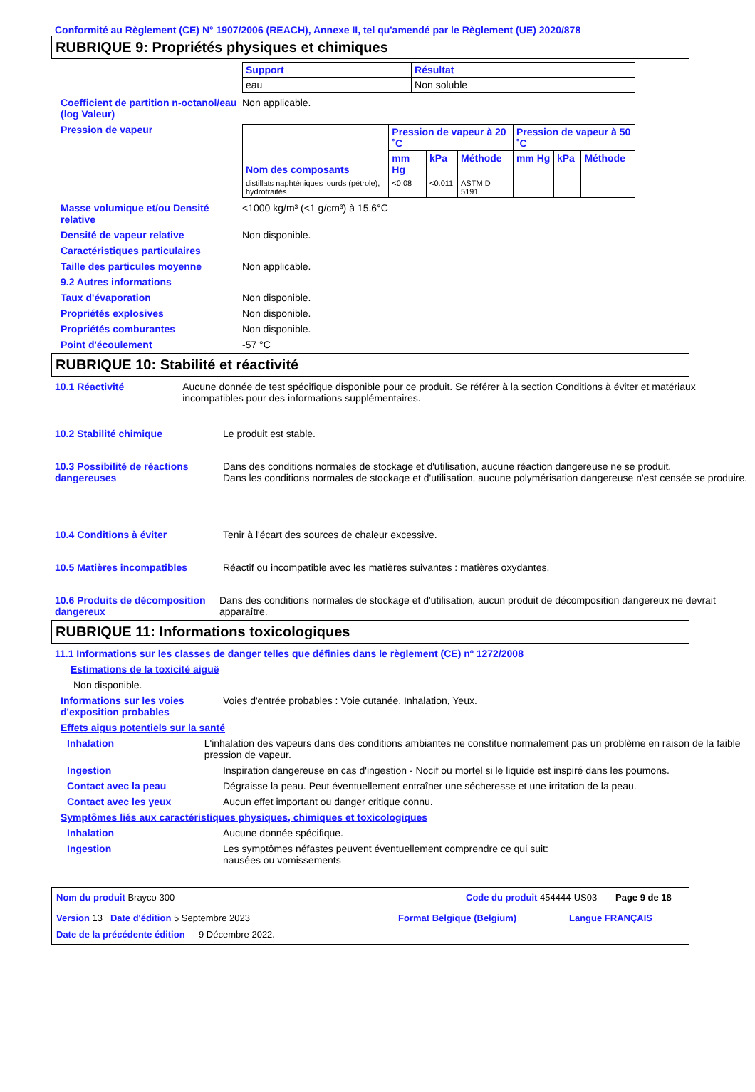Conformité au Règlement (CE) N° 1907/2006 (REACH), Annexe II, tel qu'amendé par le Règlement (UE) 2020/878
RUBRIQUE 9: Propriétés physiques et chimiques
| Support | Résultat |
| --- | --- |
| eau | Non soluble |
Coefficient de partition n-octanol/eau (log Valeur)
Non applicable.
Pression de vapeur
| Nom des composants | Pression de vapeur à 20 ˚C | | | Pression de vapeur à 50 ˚C | | |
| --- | --- | --- | --- | --- | --- | --- |
| | mm Hg | kPa | Méthode | mm Hg | kPa | Méthode |
| distillats naphténiques lourds (pétrole), hydrotraités | <0.08 | <0.011 | ASTM D 5191 | | | |
Masse volumique et/ou Densité relative
<1000 kg/m³ (<1 g/cm³) à 15.6°C
Densité de vapeur relative Non disponible.
Caractéristiques particulaires
Taille des particules moyenne Non applicable.
9.2 Autres informations
Taux d'évaporation Non disponible.
Propriétés explosives Non disponible.
Propriétés comburantes Non disponible.
Point d'écoulement -57 °C
RUBRIQUE 10: Stabilité et réactivité
10.1 Réactivité Aucune donnée de test spécifique disponible pour ce produit. Se référer à la section Conditions à éviter et matériaux incompatibles pour des informations supplémentaires.
10.2 Stabilité chimique Le produit est stable.
10.3 Possibilité de réactions dangereuses
Dans des conditions normales de stockage et d'utilisation, aucune réaction dangereuse ne se produit.
Dans les conditions normales de stockage et d'utilisation, aucune polymérisation dangereuse n'est censée se produire.
10.4 Conditions à éviter Tenir à l'écart des sources de chaleur excessive.
10.5 Matières incompatibles Réactif ou incompatible avec les matières suivantes : matières oxydantes.
10.6 Produits de décomposition dangereux
Dans des conditions normales de stockage et d'utilisation, aucun produit de décomposition dangereux ne devrait apparaître.
RUBRIQUE 11: Informations toxicologiques
11.1 Informations sur les classes de danger telles que définies dans le règlement (CE) nº 1272/2008
Estimations de la toxicité aiguë
Non disponible.
Informations sur les voies d'exposition probables
Voies d'entrée probables : Voie cutanée, Inhalation, Yeux.
Effets aigus potentiels sur la santé
Inhalation L'inhalation des vapeurs dans des conditions ambiantes ne constitue normalement pas un problème en raison de la faible pression de vapeur.
Ingestion Inspiration dangereuse en cas d'ingestion - Nocif ou mortel si le liquide est inspiré dans les poumons.
Contact avec la peau Dégraisse la peau. Peut éventuellement entraîner une sécheresse et une irritation de la peau.
Contact avec les yeux Aucun effet important ou danger critique connu.
Symptômes liés aux caractéristiques physiques, chimiques et toxicologiques
Inhalation Aucune donnée spécifique.
Ingestion Les symptômes néfastes peuvent éventuellement comprendre ce qui suit:
nausées ou vomissements
Nom du produit Brayco 300 Code du produit 454444-US03 Page 9 de 18
Version 13 Date d'édition 5 Septembre 2023 Format Belgique (Belgium) Langue FRANÇAIS
Date de la précédente édition 9 Décembre 2022.